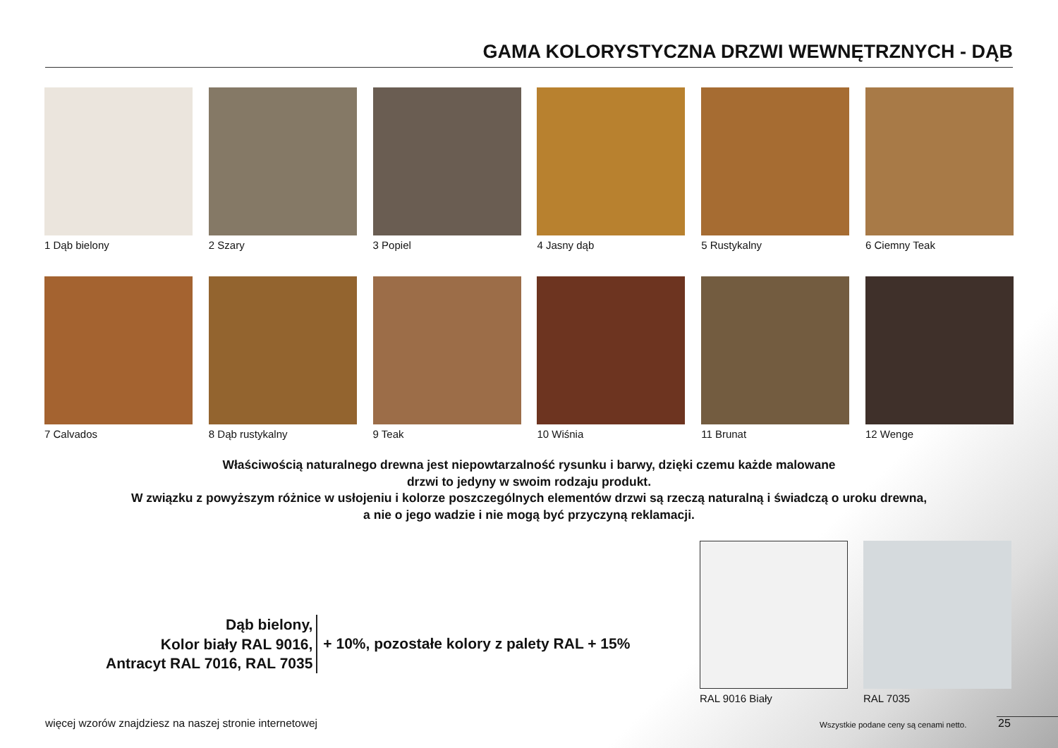GAMA KOLORYSTYCZNA DRZWI WEWNĘTRZNYCH - DĄB
1 Dąb bielony
2 Szary
3 Popiel
4 Jasny dąb
5 Rustykalny
6 Ciemny Teak
7 Calvados
8 Dąb rustykalny
9 Teak
10 Wiśnia
11 Brunat
12 Wenge
Właściwością naturalnego drewna jest niepowtarzalność rysunku i barwy, dzięki czemu każde malowane
drzwi to jedyny w swoim rodzaju produkt.
W związku z powyższym różnice w usłojeniu i kolorze poszczególnych elementów drzwi są rzeczą naturalną i świadczą o uroku drewna,
a nie o jego wadzie i nie mogą być przyczyną reklamacji.
Dąb bielony,
Kolor biały RAL 9016,
Antracyt RAL 7016, RAL 7035
+ 10%, pozostałe kolory z palety RAL + 15%
RAL 9016 Biały RAL 7035
więcej wzorów znajdziesz na naszej stronie internetowej
Wszystkie podane ceny są cenami netto.
25